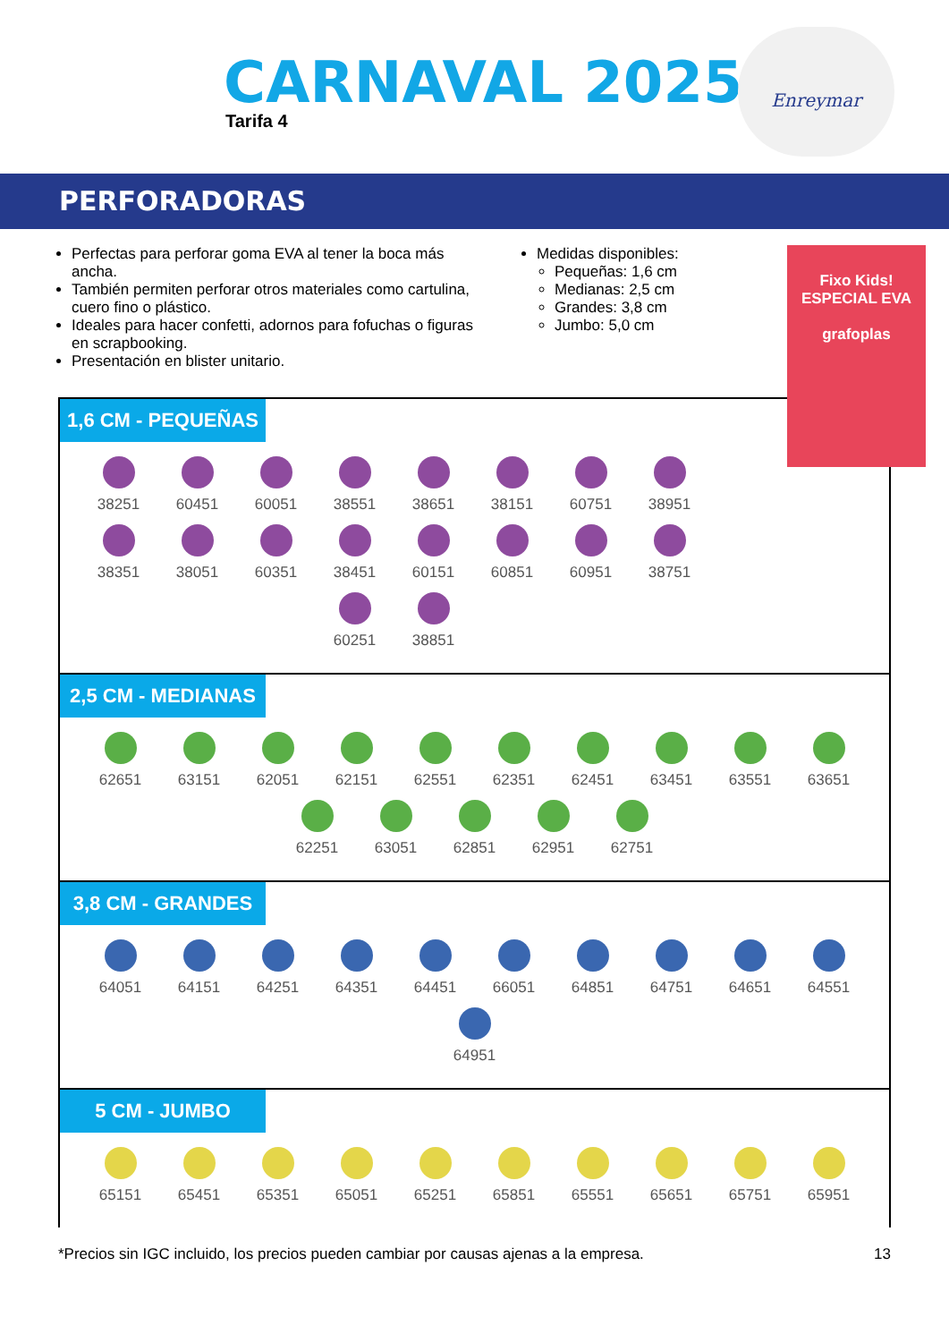CARNAVAL 2025
Tarifa 4
Enreymar
PERFORADORAS
Perfectas para perforar goma EVA al tener la boca más ancha.
También permiten perforar otros materiales como cartulina, cuero fino o plástico.
Ideales para hacer confetti, adornos para fofuchas o figuras en scrapbooking.
Presentación en blister unitario.
Medidas disponibles:
Pequeñas: 1,6 cm
Medianas: 2,5 cm
Grandes: 3,8 cm
Jumbo: 5,0 cm
Fixo Kids!
ESPECIAL EVA
grafoplas
1,6 CM - PEQUEÑAS
38251
60451
60051
38551
38651
38151
60751
38951
38351
38051
60351
38451
60151
60851
60951
38751
60251
38851
2,5 CM - MEDIANAS
62651
63151
62051
62151
62551
62351
62451
63451
63551
63651
62251
63051
62851
62951
62751
3,8 CM - GRANDES
64051
64151
64251
64351
64451
66051
64851
64751
64651
64551
64951
5 CM - JUMBO
65151
65451
65351
65051
65251
65851
65551
65651
65751
65951
*Precios sin IGC incluido, los precios pueden cambiar por causas ajenas a la empresa. 13